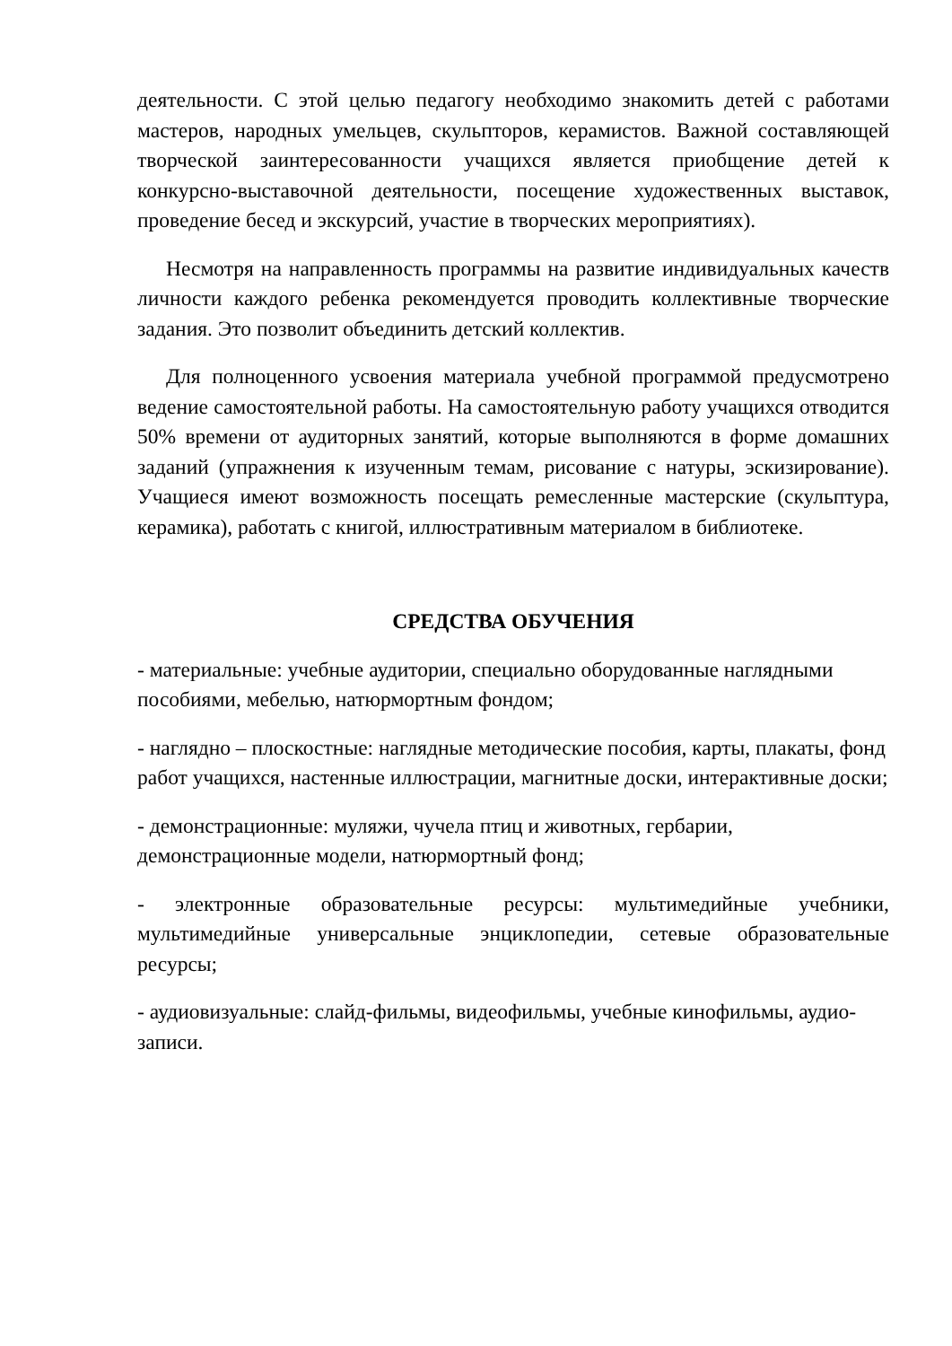деятельности. С этой целью педагогу необходимо знакомить детей с работами мастеров, народных умельцев, скульпторов, керамистов. Важной составляющей творческой заинтересованности учащихся является приобщение детей к конкурсно-выставочной деятельности, посещение художественных выставок, проведение бесед и экскурсий, участие в творческих мероприятиях).
Несмотря на направленность программы на развитие индивидуальных качеств личности каждого ребенка рекомендуется проводить коллективные творческие задания. Это позволит объединить детский коллектив.
Для полноценного усвоения материала учебной программой предусмотрено ведение самостоятельной работы. На самостоятельную работу учащихся отводится 50% времени от аудиторных занятий, которые выполняются в форме домашних заданий (упражнения к изученным темам, рисование с натуры, эскизирование). Учащиеся имеют возможность посещать ремесленные мастерские (скульптура, керамика), работать с книгой, иллюстративным материалом в библиотеке.
СРЕДСТВА ОБУЧЕНИЯ
- материальные: учебные аудитории, специально оборудованные наглядными пособиями, мебелью, натюрмортным фондом;
- наглядно – плоскостные: наглядные методические пособия, карты, плакаты, фонд работ учащихся, настенные иллюстрации, магнитные доски, интерактивные доски;
- демонстрационные: муляжи, чучела птиц и животных, гербарии, демонстрационные модели, натюрмортный фонд;
- электронные образовательные ресурсы: мультимедийные учебники, мультимедийные универсальные энциклопедии, сетевые образовательные ресурсы;
- аудиовизуальные: слайд-фильмы, видеофильмы, учебные кинофильмы, аудио-записи.